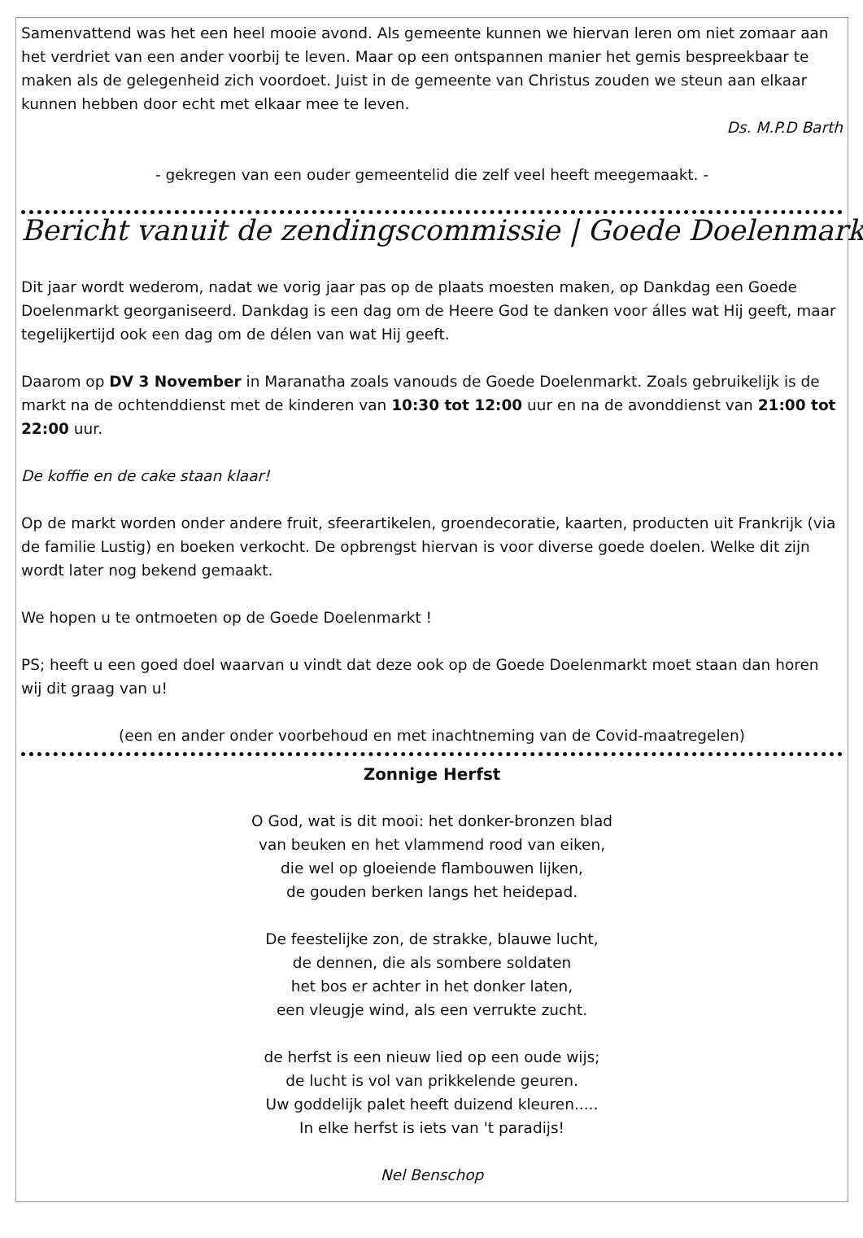Samenvattend was het een heel mooie avond. Als gemeente kunnen we hiervan leren om niet zomaar aan het verdriet van een ander voorbij te leven. Maar op een ontspannen manier het gemis bespreekbaar te maken als de gelegenheid zich voordoet. Juist in de gemeente van Christus zouden we steun aan elkaar kunnen hebben door echt met elkaar mee te leven.
Ds. M.P.D Barth
- gekregen van een ouder gemeentelid die zelf veel heeft meegemaakt. -
Bericht vanuit de zendingscommissie | Goede Doelenmarkt
Dit jaar wordt wederom, nadat we vorig jaar pas op de plaats moesten maken, op Dankdag een Goede Doelenmarkt georganiseerd. Dankdag is een dag om de Heere God te danken voor álles wat Hij geeft, maar tegelijkertijd ook een dag om de délen van wat Hij geeft.
Daarom op DV 3 November in Maranatha zoals vanouds de Goede Doelenmarkt. Zoals gebruikelijk is de markt na de ochtenddienst met de kinderen van 10:30 tot 12:00 uur en na de avonddienst van 21:00 tot 22:00 uur.
De koffie en de cake staan klaar!
Op de markt worden onder andere fruit, sfeerartikelen, groendecoratie, kaarten, producten uit Frankrijk (via de familie Lustig) en boeken verkocht. De opbrengst hiervan is voor diverse goede doelen. Welke dit zijn wordt later nog bekend gemaakt.
We hopen u te ontmoeten op de Goede Doelenmarkt !
PS; heeft u een goed doel waarvan u vindt dat deze ook op de Goede Doelenmarkt moet staan dan horen wij dit graag van u!
(een en ander onder voorbehoud en met inachtneming van de Covid-maatregelen)
Zonnige Herfst
O God, wat is dit mooi: het donker-bronzen blad
van beuken en het vlammend rood van eiken,
die wel op gloeiende flambouwen lijken,
de gouden berken langs het heidepad.
De feestelijke zon, de strakke, blauwe lucht,
de dennen, die als sombere soldaten
het bos er achter in het donker laten,
een vleugje wind, als een verrukte zucht.
de herfst is een nieuw lied op een oude wijs;
de lucht is vol van prikkelende geuren.
Uw goddelijk palet heeft duizend kleuren.....
In elke herfst is iets van 't paradijs!
Nel Benschop